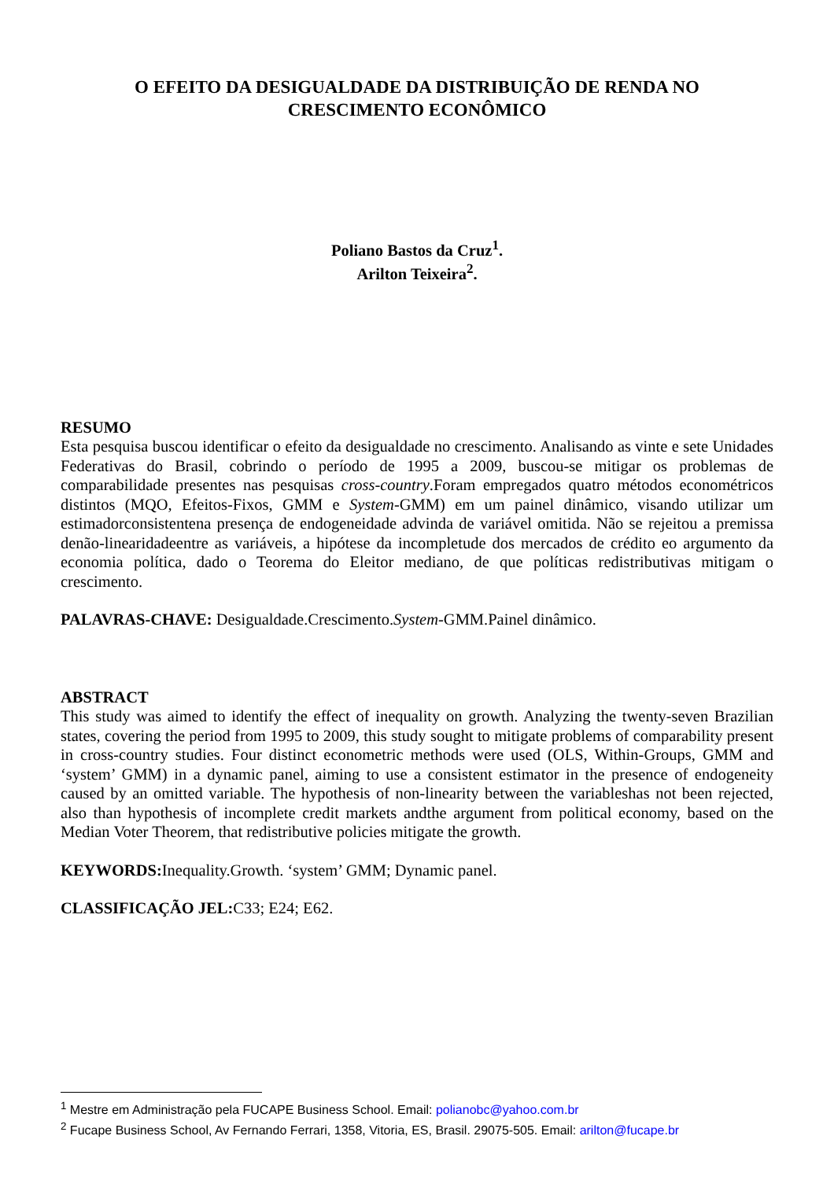O EFEITO DA DESIGUALDADE DA DISTRIBUIÇÃO DE RENDA NO CRESCIMENTO ECONÔMICO
Poliano Bastos da Cruz<sup>1</sup>.
Arilton Teixeira<sup>2</sup>.
RESUMO
Esta pesquisa buscou identificar o efeito da desigualdade no crescimento. Analisando as vinte e sete Unidades Federativas do Brasil, cobrindo o período de 1995 a 2009, buscou-se mitigar os problemas de comparabilidade presentes nas pesquisas cross-country.Foram empregados quatro métodos econométricos distintos (MQO, Efeitos-Fixos, GMM e System-GMM) em um painel dinâmico, visando utilizar um estimadorconsistentena presença de endogeneidade advinda de variável omitida. Não se rejeitou a premissa denão-linearidadeentre as variáveis, a hipótese da incompletude dos mercados de crédito eo argumento da economia política, dado o Teorema do Eleitor mediano, de que políticas redistributivas mitigam o crescimento.
PALAVRAS-CHAVE: Desigualdade.Crescimento.System-GMM.Painel dinâmico.
ABSTRACT
This study was aimed to identify the effect of inequality on growth. Analyzing the twenty-seven Brazilian states, covering the period from 1995 to 2009, this study sought to mitigate problems of comparability present in cross-country studies. Four distinct econometric methods were used (OLS, Within-Groups, GMM and ‘system’ GMM) in a dynamic panel, aiming to use a consistent estimator in the presence of endogeneity caused by an omitted variable. The hypothesis of non-linearity between the variableshas not been rejected, also than hypothesis of incomplete credit markets andthe argument from political economy, based on the Median Voter Theorem, that redistributive policies mitigate the growth.
KEYWORDS: Inequality.Growth. ‘system’ GMM; Dynamic panel.
CLASSIFICAÇÃO JEL: C33; E24; E62.
<sup>1</sup> Mestre em Administração pela FUCAPE Business School. Email: polianobc@yahoo.com.br
<sup>2</sup> Fucape Business School, Av Fernando Ferrari, 1358, Vitoria, ES, Brasil. 29075-505. Email: arilton@fucape.br